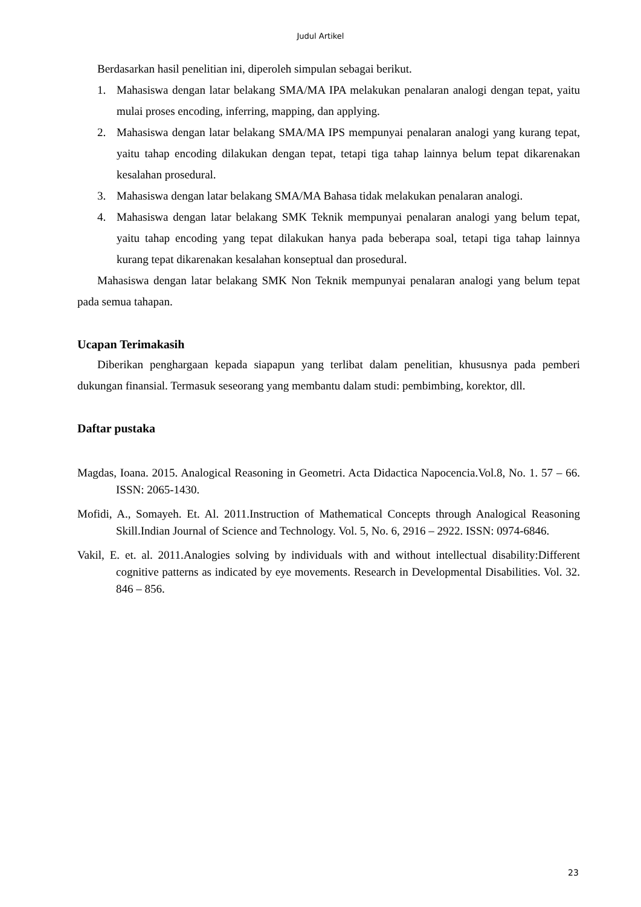Judul Artikel
Berdasarkan hasil penelitian ini, diperoleh simpulan sebagai berikut.
1. Mahasiswa dengan latar belakang SMA/MA IPA melakukan penalaran analogi dengan tepat, yaitu mulai proses encoding, inferring, mapping, dan applying.
2. Mahasiswa dengan latar belakang SMA/MA IPS mempunyai penalaran analogi yang kurang tepat, yaitu tahap encoding dilakukan dengan tepat, tetapi tiga tahap lainnya belum tepat dikarenakan kesalahan prosedural.
3. Mahasiswa dengan latar belakang SMA/MA Bahasa tidak melakukan penalaran analogi.
4. Mahasiswa dengan latar belakang SMK Teknik mempunyai penalaran analogi yang belum tepat, yaitu tahap encoding yang tepat dilakukan hanya pada beberapa soal, tetapi tiga tahap lainnya kurang tepat dikarenakan kesalahan konseptual dan prosedural.
Mahasiswa dengan latar belakang SMK Non Teknik mempunyai penalaran analogi yang belum tepat pada semua tahapan.
Ucapan Terimakasih
Diberikan penghargaan kepada siapapun yang terlibat dalam penelitian, khususnya pada pemberi dukungan finansial. Termasuk seseorang yang membantu dalam studi: pembimbing, korektor, dll.
Daftar pustaka
Magdas, Ioana. 2015. Analogical Reasoning in Geometri. Acta Didactica Napocencia.Vol.8, No. 1. 57 – 66. ISSN: 2065-1430.
Mofidi, A., Somayeh. Et. Al. 2011.Instruction of Mathematical Concepts through Analogical Reasoning Skill.Indian Journal of Science and Technology. Vol. 5, No. 6, 2916 – 2922. ISSN: 0974-6846.
Vakil, E. et. al. 2011.Analogies solving by individuals with and without intellectual disability:Different cognitive patterns as indicated by eye movements. Research in Developmental Disabilities. Vol. 32. 846 – 856.
23